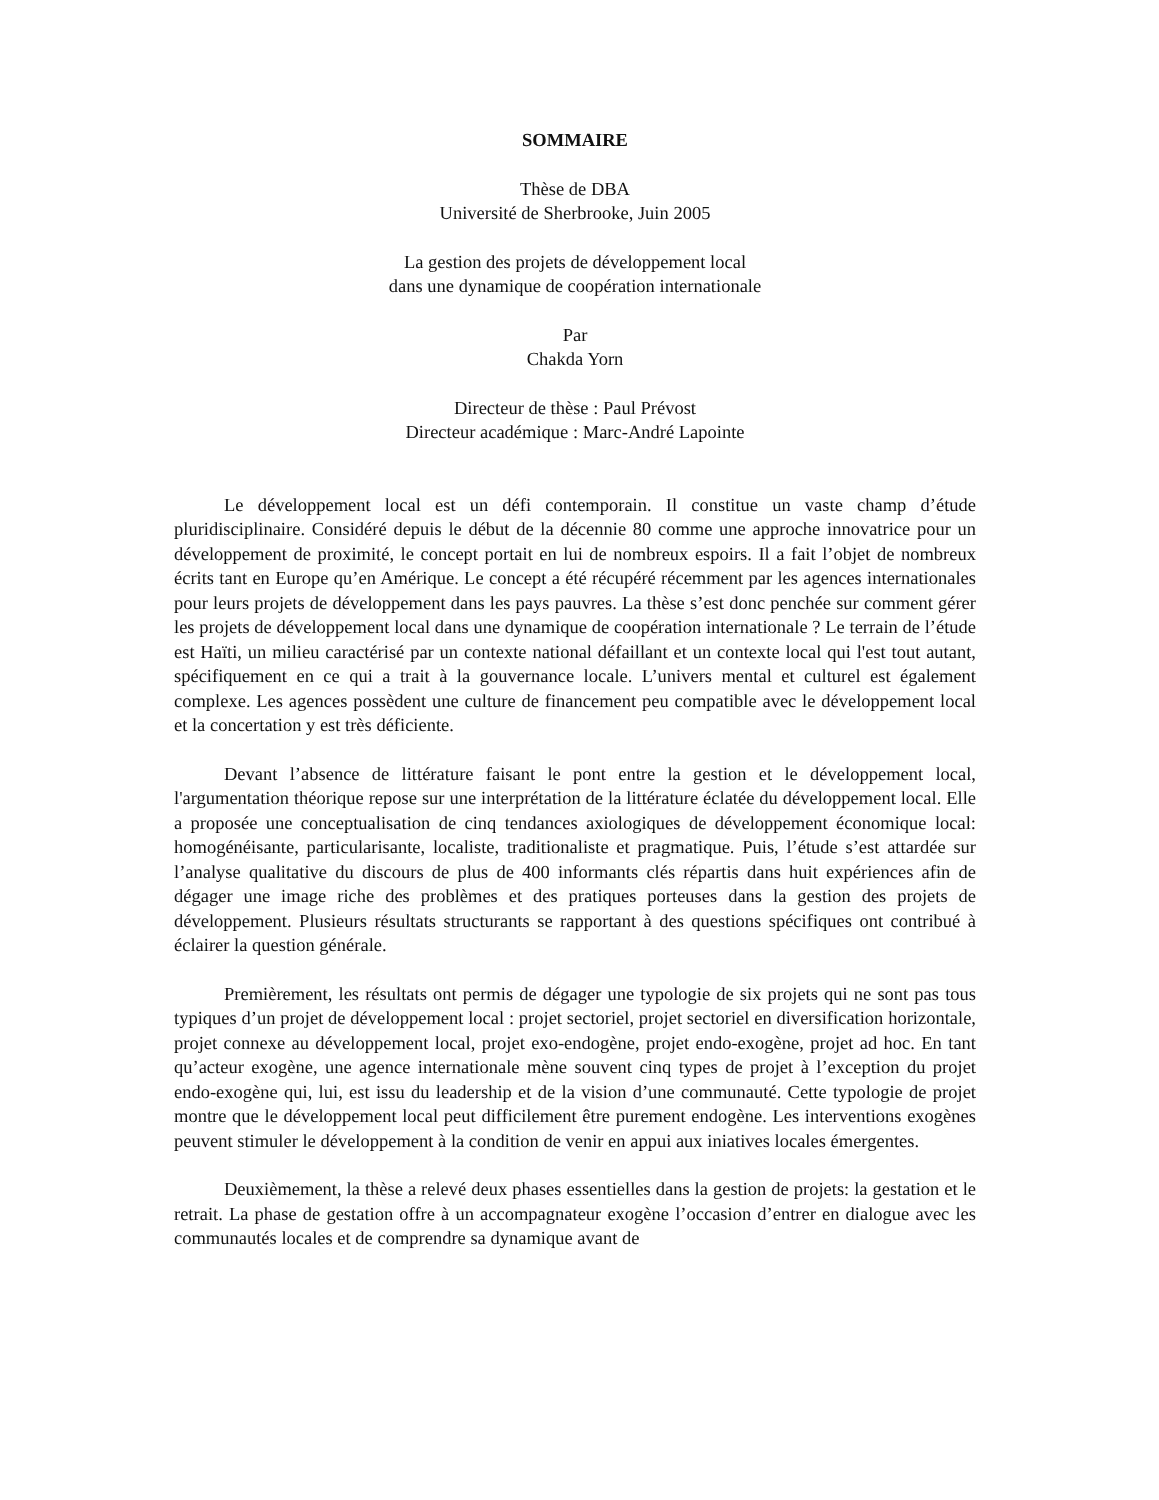SOMMAIRE
Thèse de DBA
Université de Sherbrooke, Juin 2005
La gestion des projets de développement local
dans une dynamique de coopération internationale
Par
Chakda Yorn
Directeur de thèse : Paul Prévost
Directeur académique : Marc-André Lapointe
Le développement local est un défi contemporain. Il constitue un vaste champ d’étude pluridisciplinaire. Considéré depuis le début de la décennie 80 comme une approche innovatrice pour un développement de proximité, le concept portait en lui de nombreux espoirs. Il a fait l’objet de nombreux écrits tant en Europe qu’en Amérique. Le concept a été récupéré récemment par les agences internationales pour leurs projets de développement dans les pays pauvres. La thèse s’est donc penchée sur comment gérer les projets de développement local dans une dynamique de coopération internationale ? Le terrain de l’étude est Haïti, un milieu caractérisé par un contexte national défaillant et un contexte local qui l'est tout autant, spécifiquement en ce qui a trait à la gouvernance locale. L’univers mental et culturel est également complexe. Les agences possèdent une culture de financement peu compatible avec le développement local et la concertation y est très déficiente.
Devant l’absence de littérature faisant le pont entre la gestion et le développement local, l'argumentation théorique repose sur une interprétation de la littérature éclatée du développement local. Elle a proposée une conceptualisation de cinq tendances axiologiques de développement économique local: homogénéisante, particularisante, localiste, traditionaliste et pragmatique. Puis, l’étude s’est attardée sur l’analyse qualitative du discours de plus de 400 informants clés répartis dans huit expériences afin de dégager une image riche des problèmes et des pratiques porteuses dans la gestion des projets de développement. Plusieurs résultats structurants se rapportant à des questions spécifiques ont contribué à éclairer la question générale.
Premièrement, les résultats ont permis de dégager une typologie de six projets qui ne sont pas tous typiques d’un projet de développement local : projet sectoriel, projet sectoriel en diversification horizontale, projet connexe au développement local, projet exo-endogène, projet endo-exogène, projet ad hoc. En tant qu’acteur exogène, une agence internationale mène souvent cinq types de projet à l’exception du projet endo-exogène qui, lui, est issu du leadership et de la vision d’une communauté. Cette typologie de projet montre que le développement local peut difficilement être purement endogène. Les interventions exogènes peuvent stimuler le développement à la condition de venir en appui aux iniatives locales émergentes.
Deuxièmement, la thèse a relevé deux phases essentielles dans la gestion de projets: la gestation et le retrait. La phase de gestation offre à un accompagnateur exogène l’occasion d’entrer en dialogue avec les communautés locales et de comprendre sa dynamique avant de